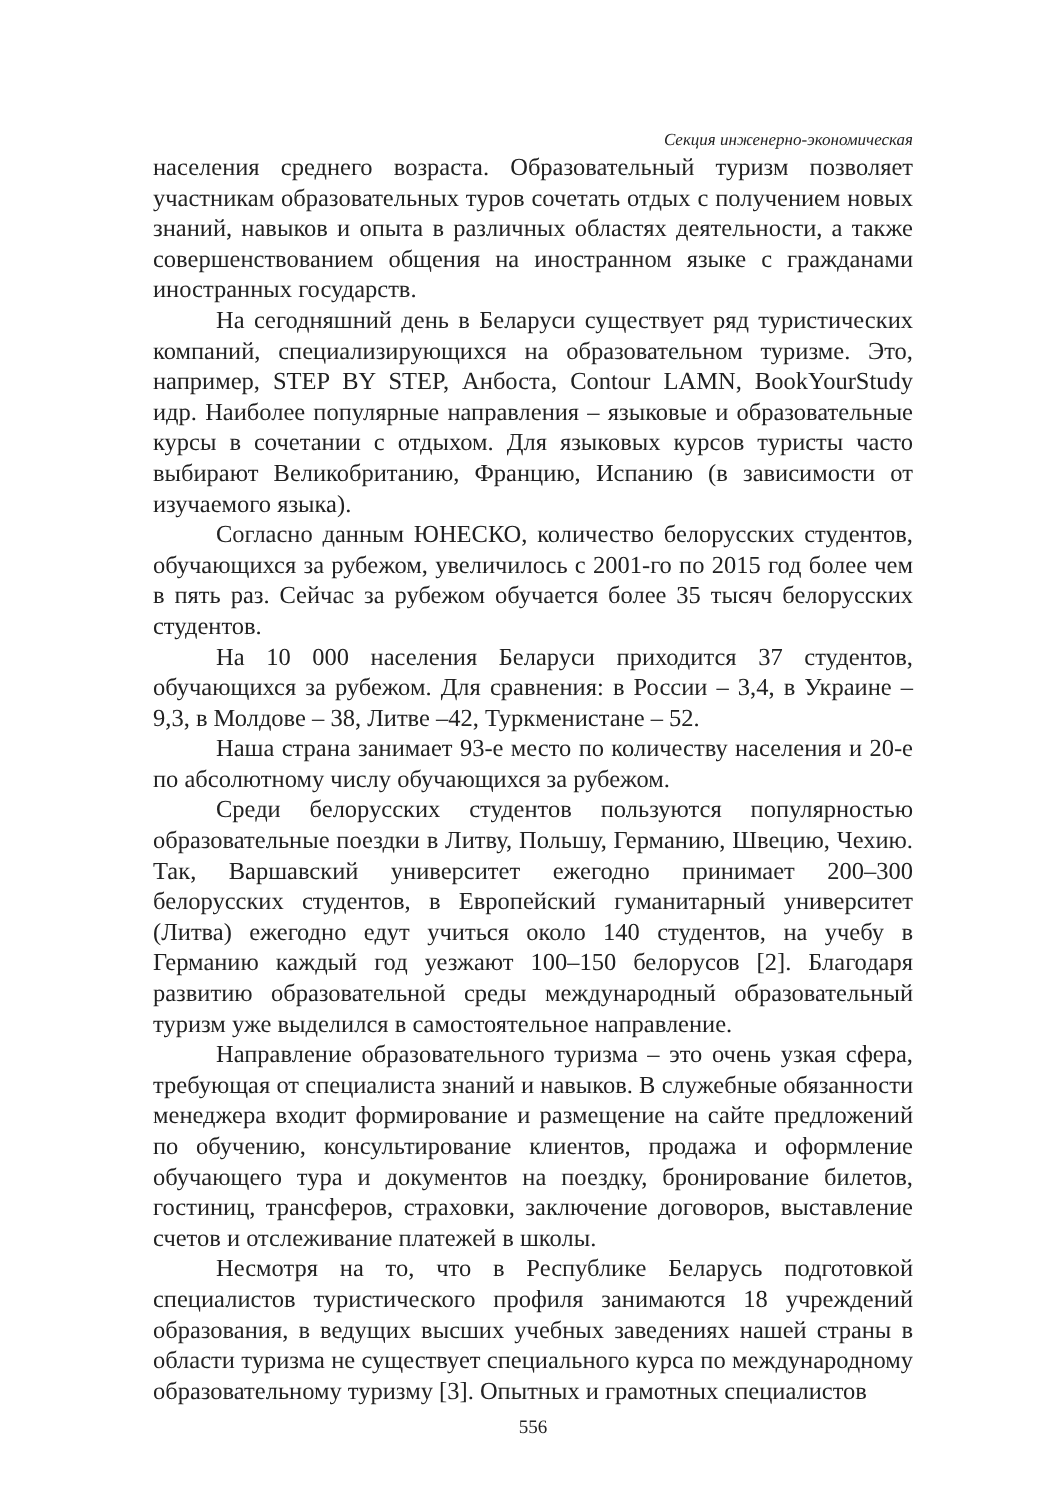Секция инженерно-экономическая
населения среднего возраста. Образовательный туризм позволяет участникам образовательных туров сочетать отдых с получением новых знаний, навыков и опыта в различных областях деятельности, а также совершенствованием общения на иностранном языке с гражданами иностранных государств.
На сегодняшний день в Беларуси существует ряд туристических компаний, специализирующихся на образовательном туризме. Это, например, STEP BY STEP, Анбоста, Contour LAMN, BookYourStudy идр. Наиболее популярные направления – языковые и образовательные курсы в сочетании с отдыхом. Для языковых курсов туристы часто выбирают Великобританию, Францию, Испанию (в зависимости от изучаемого языка).
Согласно данным ЮНЕСКО, количество белорусских студентов, обучающихся за рубежом, увеличилось с 2001-го по 2015 год более чем в пять раз. Сейчас за рубежом обучается более 35 тысяч белорусских студентов.
На 10 000 населения Беларуси приходится 37 студентов, обучающихся за рубежом. Для сравнения: в России – 3,4, в Украине – 9,3, в Молдове – 38, Литве –42, Туркменистане – 52.
Наша страна занимает 93-е место по количеству населения и 20-е по абсолютному числу обучающихся за рубежом.
Среди белорусских студентов пользуются популярностью образовательные поездки в Литву, Польшу, Германию, Швецию, Чехию. Так, Варшавский университет ежегодно принимает 200–300 белорусских студентов, в Европейский гуманитарный университет (Литва) ежегодно едут учиться около 140 студентов, на учебу в Германию каждый год уезжают 100–150 белорусов [2]. Благодаря развитию образовательной среды международный образовательный туризм уже выделился в самостоятельное направление.
Направление образовательного туризма – это очень узкая сфера, требующая от специалиста знаний и навыков. В служебные обязанности менеджера входит формирование и размещение на сайте предложений по обучению, консультирование клиентов, продажа и оформление обучающего тура и документов на поездку, бронирование билетов, гостиниц, трансферов, страховки, заключение договоров, выставление счетов и отслеживание платежей в школы.
Несмотря на то, что в Республике Беларусь подготовкой специалистов туристического профиля занимаются 18 учреждений образования, в ведущих высших учебных заведениях нашей страны в области туризма не существует специального курса по международному образовательному туризму [3]. Опытных и грамотных специалистов
556